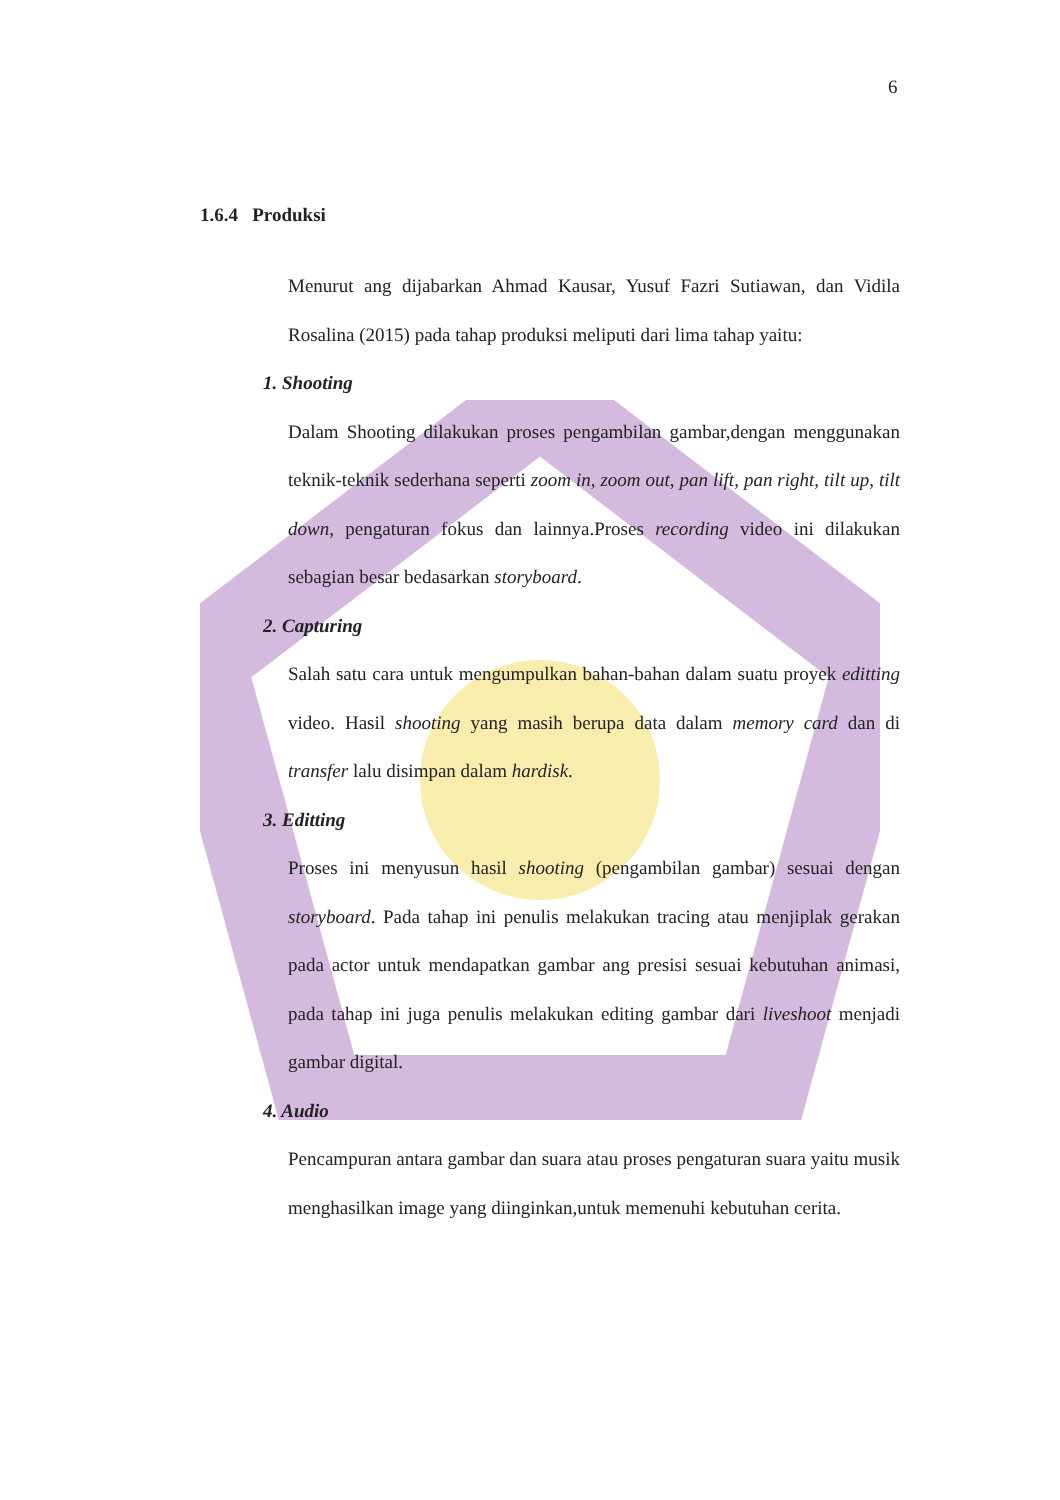6
1.6.4 Produksi
Menurut ang dijabarkan Ahmad Kausar, Yusuf Fazri Sutiawan, dan Vidila Rosalina (2015) pada tahap produksi meliputi dari lima tahap yaitu:
1. Shooting
Dalam Shooting dilakukan proses pengambilan gambar,dengan menggunakan teknik-teknik sederhana seperti zoom in, zoom out, pan lift, pan right, tilt up, tilt down, pengaturan fokus dan lainnya.Proses recording video ini dilakukan sebagian besar bedasarkan storyboard.
2. Capturing
Salah satu cara untuk mengumpulkan bahan-bahan dalam suatu proyek editting video. Hasil shooting yang masih berupa data dalam memory card dan di transfer lalu disimpan dalam hardisk.
3. Editting
Proses ini menyusun hasil shooting (pengambilan gambar) sesuai dengan storyboard. Pada tahap ini penulis melakukan tracing atau menjiplak gerakan pada actor untuk mendapatkan gambar ang presisi sesuai kebutuhan animasi, pada tahap ini juga penulis melakukan editing gambar dari liveshoot menjadi gambar digital.
4. Audio
Pencampuran antara gambar dan suara atau proses pengaturan suara yaitu musik menghasilkan image yang diinginkan,untuk memenuhi kebutuhan cerita.